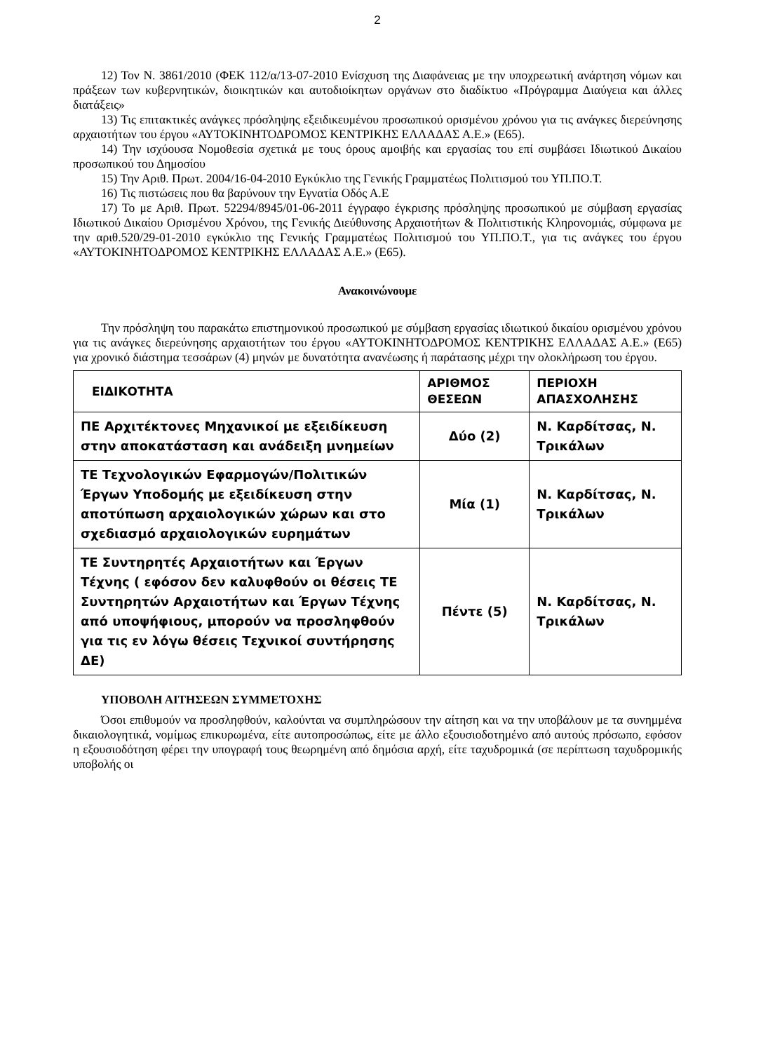2
12) Τον Ν. 3861/2010 (ΦΕΚ 112/α/13-07-2010 Ενίσχυση της Διαφάνειας με την υποχρεωτική ανάρτηση νόμων και πράξεων των κυβερνητικών, διοικητικών και αυτοδιοίκητων οργάνων στο διαδίκτυο «Πρόγραμμα Διαύγεια και άλλες διατάξεις»
13) Τις επιτακτικές ανάγκες πρόσληψης εξειδικευμένου προσωπικού ορισμένου χρόνου για τις ανάγκες διερεύνησης αρχαιοτήτων του έργου «ΑΥΤΟΚΙΝΗΤΟΔΡΟΜΟΣ ΚΕΝΤΡΙΚΗΣ ΕΛΛΑΔΑΣ Α.Ε.» (Ε65).
14) Την ισχύουσα Νομοθεσία σχετικά με τους όρους αμοιβής και εργασίας του επί συμβάσει Ιδιωτικού Δικαίου προσωπικού του Δημοσίου
15) Την Αριθ. Πρωτ. 2004/16-04-2010 Εγκύκλιο της Γενικής Γραμματέως Πολιτισμού του ΥΠ.ΠΟ.Τ.
16) Τις πιστώσεις που θα βαρύνουν την Εγνατία Οδός Α.Ε
17) Το με Αριθ. Πρωτ. 52294/8945/01-06-2011 έγγραφο έγκρισης πρόσληψης προσωπικού με σύμβαση εργασίας Ιδιωτικού Δικαίου Ορισμένου Χρόνου, της Γενικής Διεύθυνσης Αρχαιοτήτων & Πολιτιστικής Κληρονομιάς, σύμφωνα με την αριθ.520/29-01-2010 εγκύκλιο της Γενικής Γραμματέως Πολιτισμού του ΥΠ.ΠΟ.Τ., για τις ανάγκες του έργου «ΑΥΤΟΚΙΝΗΤΟΔΡΟΜΟΣ ΚΕΝΤΡΙΚΗΣ ΕΛΛΑΔΑΣ Α.Ε.» (Ε65).
Ανακοινώνουμε
Την πρόσληψη του παρακάτω επιστημονικού προσωπικού με σύμβαση εργασίας ιδιωτικού δικαίου ορισμένου χρόνου για τις ανάγκες διερεύνησης αρχαιοτήτων του έργου «ΑΥΤΟΚΙΝΗΤΟΔΡΟΜΟΣ ΚΕΝΤΡΙΚΗΣ ΕΛΛΑΔΑΣ Α.Ε.» (Ε65) για χρονικό διάστημα τεσσάρων (4) μηνών με δυνατότητα ανανέωσης ή παράτασης μέχρι την ολοκλήρωση του έργου.
| ΕΙΔΙΚΟΤΗΤΑ | ΑΡΙΘΜΟΣ ΘΕΣΕΩΝ | ΠΕΡΙΟΧΗ ΑΠΑΣΧΟΛΗΣΗΣ |
| --- | --- | --- |
| ΠΕ Αρχιτέκτονες Μηχανικοί με εξειδίκευση στην αποκατάσταση και ανάδειξη μνημείων | Δύο (2) | Ν. Καρδίτσας, Ν. Τρικάλων |
| ΤΕ Τεχνολογικών Εφαρμογών/Πολιτικών Έργων Υποδομής με εξειδίκευση στην αποτύπωση αρχαιολογικών χώρων και στο σχεδιασμό αρχαιολογικών ευρημάτων | Μία (1) | Ν. Καρδίτσας, Ν. Τρικάλων |
| ΤΕ Συντηρητές Αρχαιοτήτων και Έργων Τέχνης ( εφόσον δεν καλυφθούν οι θέσεις ΤΕ Συντηρητών Αρχαιοτήτων και Έργων Τέχνης από υποψήφιους, μπορούν να προσληφθούν για τις εν λόγω θέσεις Τεχνικοί συντήρησης ΔΕ) | Πέντε (5) | Ν. Καρδίτσας, Ν. Τρικάλων |
ΥΠΟΒΟΛΗ ΑΙΤΗΣΕΩΝ ΣΥΜΜΕΤΟΧΗΣ
Όσοι επιθυμούν να προσληφθούν, καλούνται να συμπληρώσουν την αίτηση και να την υποβάλουν με τα συνημμένα δικαιολογητικά, νομίμως επικυρωμένα, είτε αυτοπροσώπως, είτε με άλλο εξουσιοδοτημένο από αυτούς πρόσωπο, εφόσον η εξουσιοδότηση φέρει την υπογραφή τους θεωρημένη από δημόσια αρχή, είτε ταχυδρομικά (σε περίπτωση ταχυδρομικής υποβολής οι